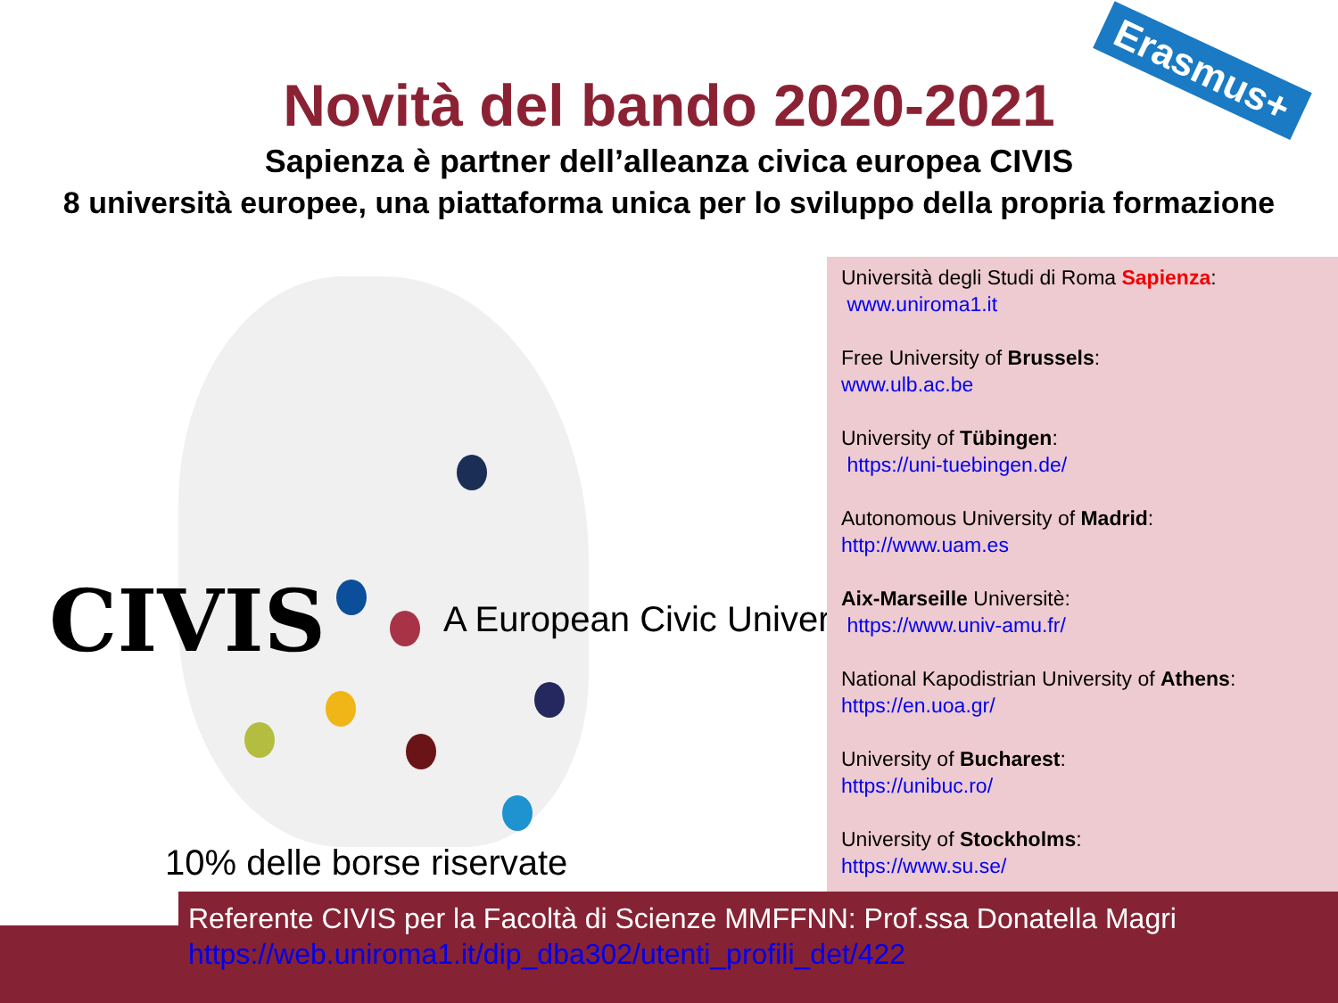Erasmus+
Novità del bando 2020-2021
Sapienza è partner dell’alleanza civica europea CIVIS
8 università europee, una piattaforma unica per lo sviluppo della propria formazione
CIVIS A European Civic University
10% delle borse riservate
Università degli Studi di Roma Sapienza:
www.uniroma1.it
Free University of Brussels:
www.ulb.ac.be
University of Tübingen:
https://uni-tuebingen.de/
Autonomous University of Madrid:
http://www.uam.es
Aix-Marseille Universitè:
https://www.univ-amu.fr/
National Kapodistrian University of Athens:
https://en.uoa.gr/
University of Bucharest:
https://unibuc.ro/
University of Stockholms:
https://www.su.se/
Referente CIVIS per la Facoltà di Scienze MMFFNN: Prof.ssa Donatella Magri
https://web.uniroma1.it/dip_dba302/utenti_profili_det/422